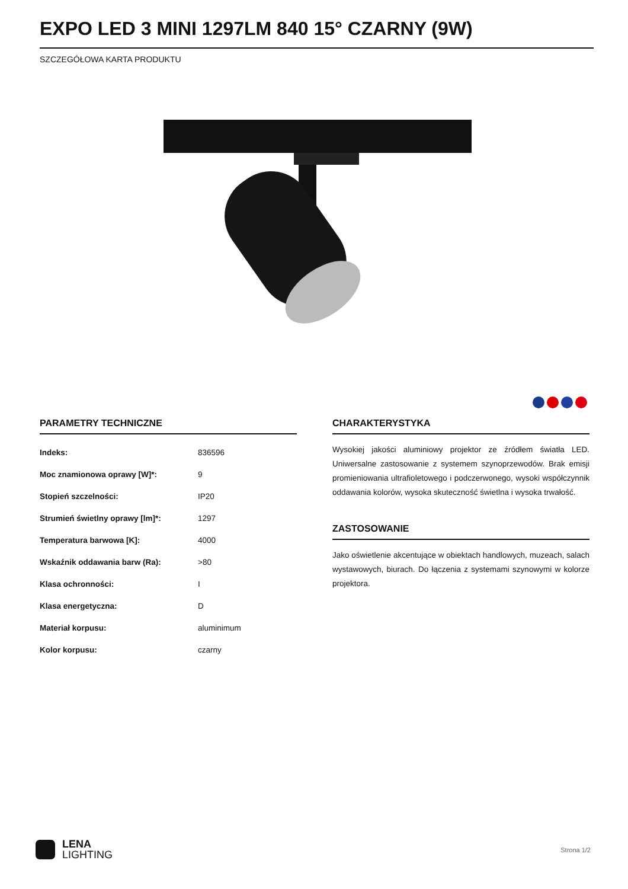EXPO LED 3 MINI 1297LM 840 15° CZARNY (9W)
SZCZEGÓŁOWA KARTA PRODUKTU
PARAMETRY TECHNICZNE
| Indeks: | 836596 |
| Moc znamionowa oprawy [W]*: | 9 |
| Stopień szczelności: | IP20 |
| Strumień świetlny oprawy [lm]*: | 1297 |
| Temperatura barwowa [K]: | 4000 |
| Wskaźnik oddawania barw (Ra): | >80 |
| Klasa ochronności: | I |
| Klasa energetyczna: | D |
| Materiał korpusu: | aluminimum |
| Kolor korpusu: | czarny |
CHARAKTERYSTYKA
Wysokiej jakości aluminiowy projektor ze źródłem światła LED. Uniwersalne zastosowanie z systemem szynoprzewodów. Brak emisji promieniowania ultrafioletowego i podczerwonego, wysoki współczynnik oddawania kolorów, wysoka skuteczność świetlna i wysoka trwałość.
ZASTOSOWANIE
Jako oświetlenie akcentujące w obiektach handlowych, muzeach, salach wystawowych, biurach. Do łączenia z systemami szynowymi w kolorze projektora.
LENA
LIGHTING
Strona 1/2